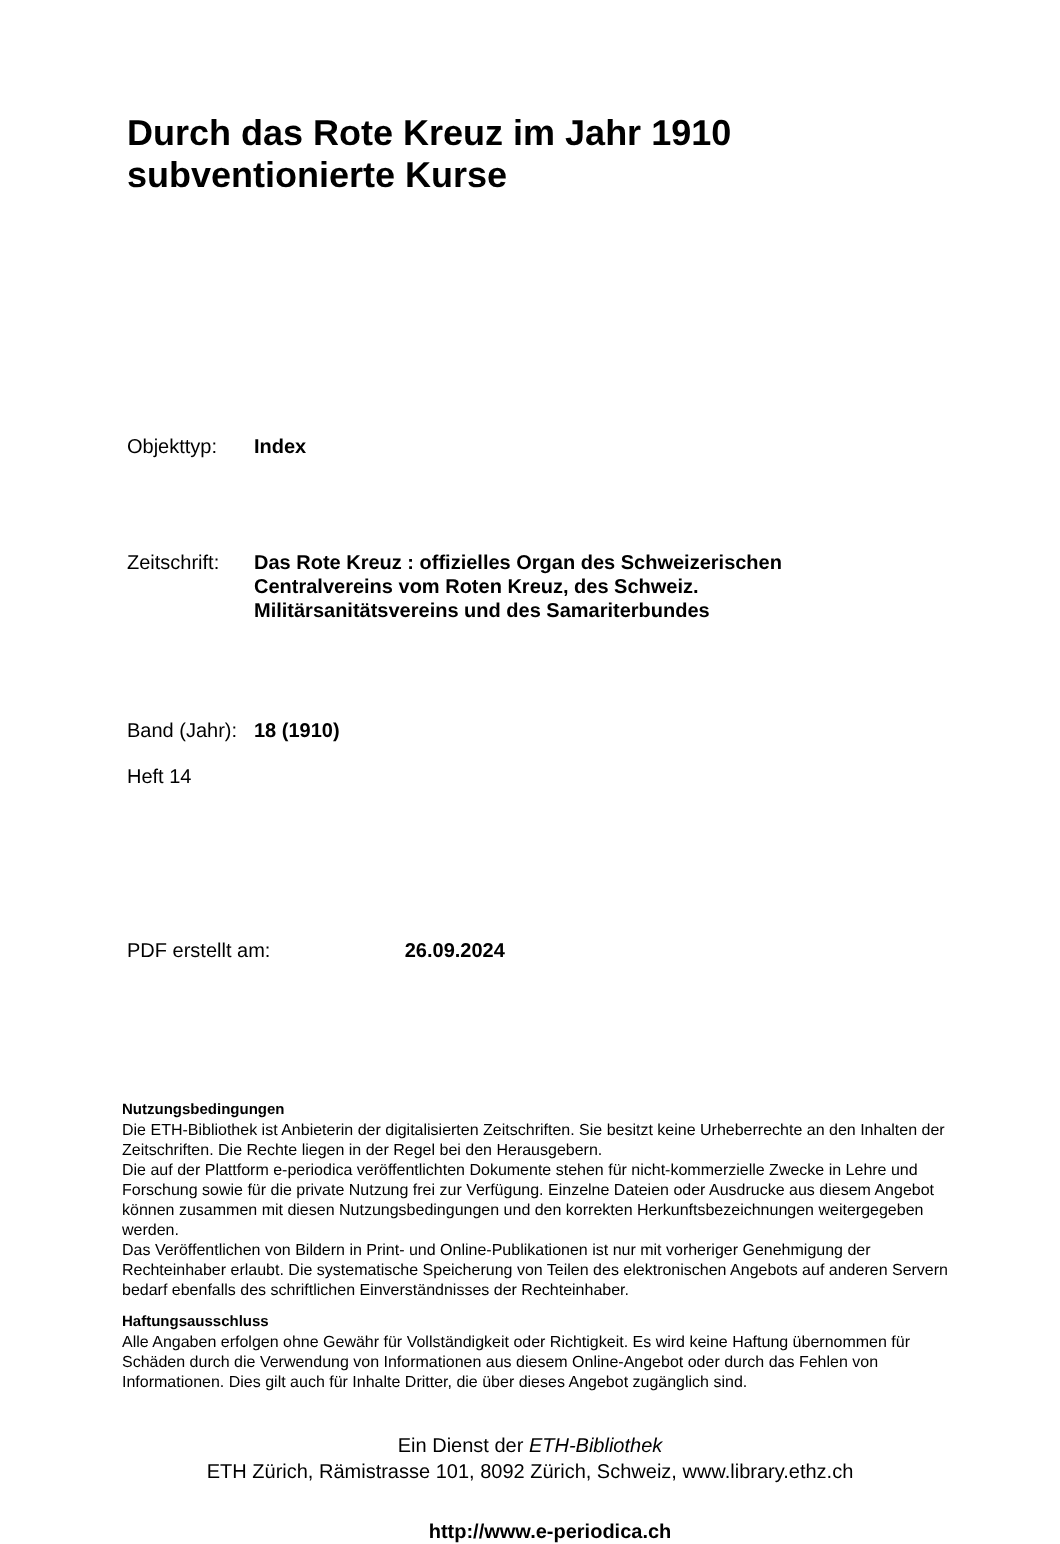Durch das Rote Kreuz im Jahr 1910
subventionierte Kurse
Objekttyp: Index
Zeitschrift:
Das Rote Kreuz : offizielles Organ des Schweizerischen Centralvereins vom Roten Kreuz, des Schweiz. Militärsanitätsvereins und des Samariterbundes
Band (Jahr):
18 (1910)
Heft 14
PDF erstellt am: 26.09.2024
Nutzungsbedingungen
Die ETH-Bibliothek ist Anbieterin der digitalisierten Zeitschriften. Sie besitzt keine Urheberrechte an den Inhalten der Zeitschriften. Die Rechte liegen in der Regel bei den Herausgebern.
Die auf der Plattform e-periodica veröffentlichten Dokumente stehen für nicht-kommerzielle Zwecke in Lehre und Forschung sowie für die private Nutzung frei zur Verfügung. Einzelne Dateien oder Ausdrucke aus diesem Angebot können zusammen mit diesen Nutzungsbedingungen und den korrekten Herkunftsbezeichnungen weitergegeben werden.
Das Veröffentlichen von Bildern in Print- und Online-Publikationen ist nur mit vorheriger Genehmigung der Rechteinhaber erlaubt. Die systematische Speicherung von Teilen des elektronischen Angebots auf anderen Servern bedarf ebenfalls des schriftlichen Einverständnisses der Rechteinhaber.
Haftungsausschluss
Alle Angaben erfolgen ohne Gewähr für Vollständigkeit oder Richtigkeit. Es wird keine Haftung übernommen für Schäden durch die Verwendung von Informationen aus diesem Online-Angebot oder durch das Fehlen von Informationen. Dies gilt auch für Inhalte Dritter, die über dieses Angebot zugänglich sind.
Ein Dienst der ETH-Bibliothek
ETH Zürich, Rämistrasse 101, 8092 Zürich, Schweiz, www.library.ethz.ch
http://www.e-periodica.ch